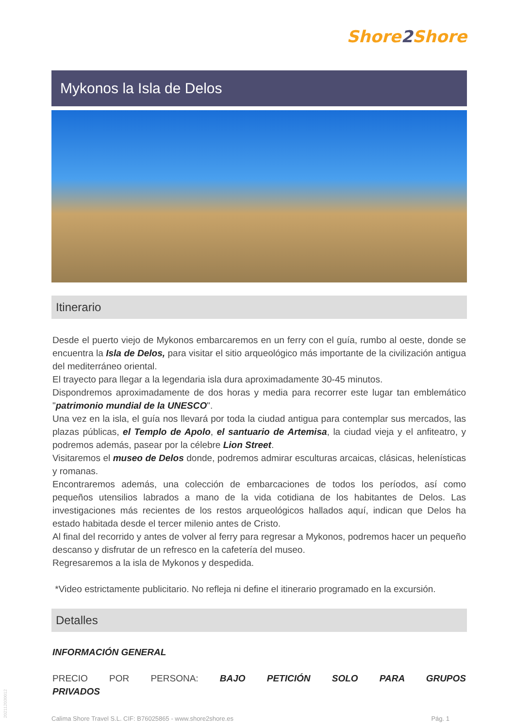Shore2 Shore
Mykonos la Isla de Delos
Itinerario
Desde el puerto viejo de Mykonos embarcaremos en un ferry con el guía, rumbo al oeste, donde se encuentra la Isla de Delos, para visitar el sitio arqueológico más importante de la civilización antigua del mediterráneo oriental.
El trayecto para llegar a la legendaria isla dura aproximadamente 30-45 minutos.
Dispondremos aproximadamente de dos horas y media para recorrer este lugar tan emblemático "patrimonio mundial de la UNESCO".
Una vez en la isla, el guía nos llevará por toda la ciudad antigua para contemplar sus mercados, las plazas públicas, el Templo de Apolo, el santuario de Artemisa, la ciudad vieja y el anfiteatro, y podremos además, pasear por la célebre Lion Street.
Visitaremos el museo de Delos donde, podremos admirar esculturas arcaicas, clásicas, helenísticas y romanas.
Encontraremos además, una colección de embarcaciones de todos los períodos, así como pequeños utensilios labrados a mano de la vida cotidiana de los habitantes de Delos. Las investigaciones más recientes de los restos arqueológicos hallados aquí, indican que Delos ha estado habitada desde el tercer milenio antes de Cristo.
Al final del recorrido y antes de volver al ferry para regresar a Mykonos, podremos hacer un pequeño descanso y disfrutar de un refresco en la cafetería del museo.
Regresaremos a la isla de Mykonos y despedida.
*Video estrictamente publicitario. No refleja ni define el itinerario programado en la excursión.
Detalles
INFORMACIÓN GENERAL
PRECIO POR PERSONA: BAJO PETICIÓN SOLO PARA GRUPOS PRIVADOS
Calima Shore Travel S.L. CIF: B76025865 - www.shore2shore.es Pág. 1
202112030012